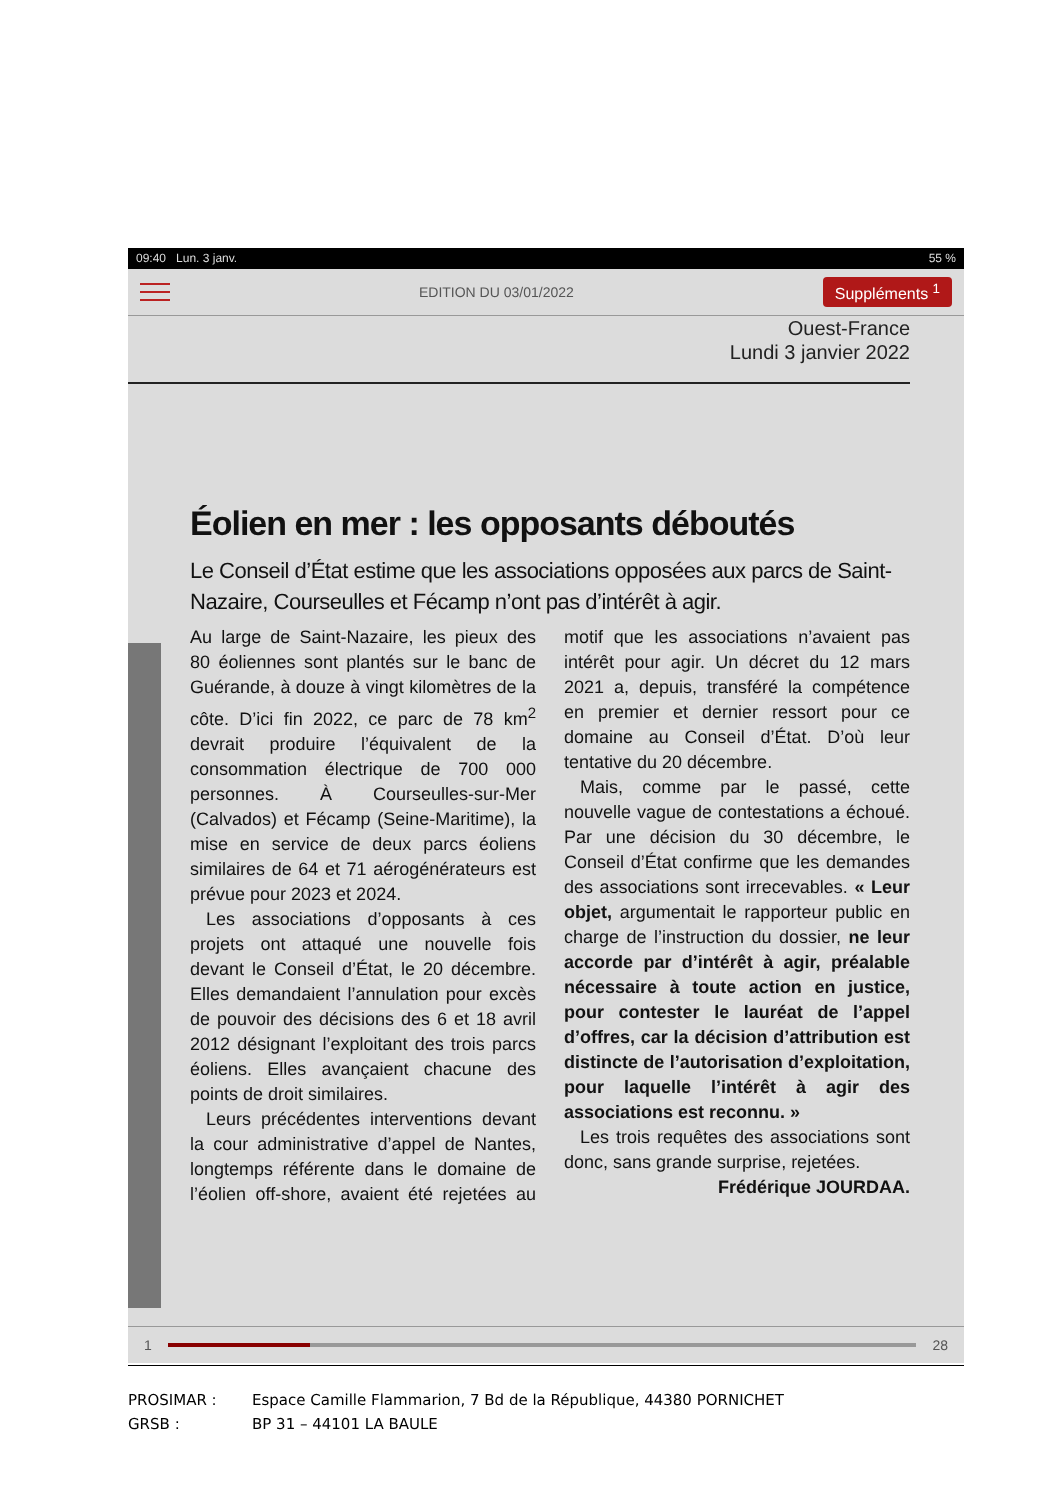09:40 Lun. 3 janv. 55 %
EDITION DU 03/01/2022 Suppléments <sup>1</sup>
Ouest-France
Lundi 3 janvier 2022
Éolien en mer : les opposants déboutés
Le Conseil d’État estime que les associations opposées aux parcs de Saint-Nazaire, Courseulles et Fécamp n’ont pas d’intérêt à agir.
Au large de Saint-Nazaire, les pieux des 80 éoliennes sont plantés sur le banc de Guérande, à douze à vingt kilomètres de la côte. D’ici fin 2022, ce parc de 78 km<sup>2</sup> devrait produire l’équivalent de la consommation électrique de 700 000 personnes. À Courseulles-sur-Mer (Calvados) et Fécamp (Seine-Maritime), la mise en service de deux parcs éoliens similaires de 64 et 71 aérogénérateurs est prévue pour 2023 et 2024.
Les associations d’opposants à ces projets ont attaqué une nouvelle fois devant le Conseil d’État, le 20 décembre. Elles demandaient l’annulation pour excès de pouvoir des décisions des 6 et 18 avril 2012 désignant l’exploitant des trois parcs éoliens. Elles avançaient chacune des points de droit similaires.
Leurs précédentes interventions devant la cour administrative d’appel de Nantes, longtemps référente dans le domaine de l’éolien off-shore, avaient été rejetées au motif que les associations n’avaient pas intérêt pour agir. Un décret du 12 mars 2021 a, depuis, transféré la compétence en premier et dernier ressort pour ce domaine au Conseil d’État. D’où leur tentative du 20 décembre.
Mais, comme par le passé, cette nouvelle vague de contestations a échoué. Par une décision du 30 décembre, le Conseil d’État confirme que les demandes des associations sont irrecevables. « Leur objet, argumentait le rapporteur public en charge de l’instruction du dossier, ne leur accorde par d’intérêt à agir, préalable nécessaire à toute action en justice, pour contester le lauréat de l’appel d’offres, car la décision d’attribution est distincte de l’autorisation d’exploitation, pour laquelle l’intérêt à agir des associations est reconnu. »
Les trois requêtes des associations sont donc, sans grande surprise, rejetées.
Frédérique JOURDAA.
1 28
PROSIMAR : Espace Camille Flammarion, 7 Bd de la République, 44380 PORNICHET
GRSB : BP 31 – 44101 LA BAULE